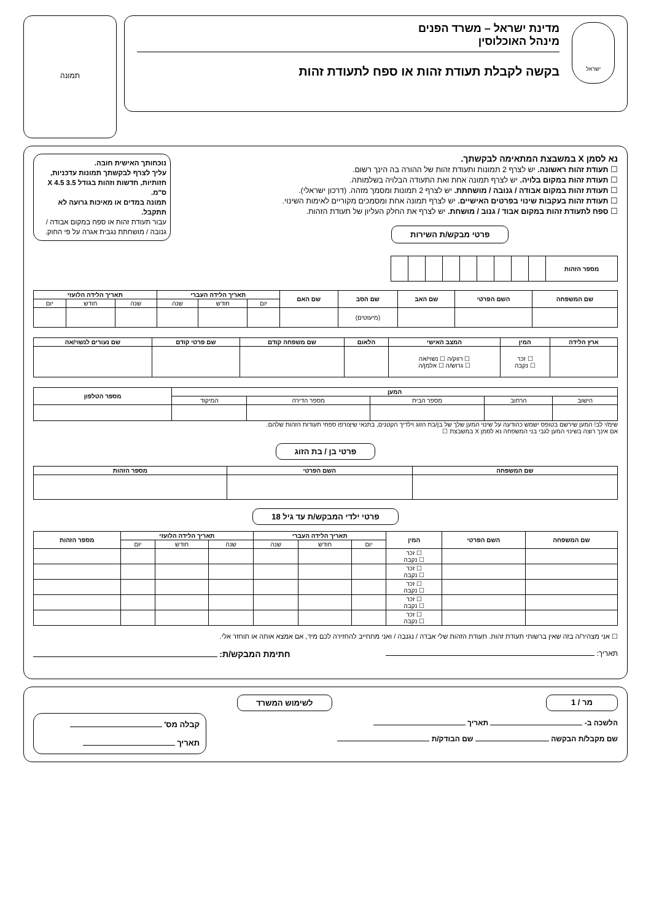ישראל
מדינת ישראל – משרד הפנים
מינהל האוכלוסין
בקשה לקבלת תעודת זהות או ספח לתעודת זהות
תמונה
נא לסמן X במשבצת המתאימה לבקשתך.
☐ תעודת זהות ראשונה. יש לצרף 2 תמונות ותעודת זהות של ההורה בה הינך רשום.
☐ תעודת זהות במקום בלויה. יש לצרף תמונה אחת ואת התעודה הבלויה בשלמותה.
☐ תעודת זהות במקום אבודה / גנובה / מושחתת. יש לצרף 2 תמונות ומסמך מזהה. (דרכון ישראלי).
☐ תעודת זהות בעקבות שינוי בפרטים האישיים. יש לצרף תמונה אחת ומסמכים מקוריים לאימות השינוי.
☐ ספח לתעודת זהות במקום אבוד / גנוב / מושחת. יש לצרף את החלק העליון של תעודת הזהות.
פרטי מבקש/ת השירות
נוכחותך האישית חובה.
עליך לצרף לבקשתך תמונות עדכניות, חזותיות, חדשות וזהות בגודל 3.5 X 4.5 ס"מ.
תמונה במדים או מאיכות גרועה לא תתקבל.
עבור תעודת זהות או ספח במקום אבודה / גנובה / מושחתת נגבית אגרה על פי החוק.
| מספר הזהות | | | | | | | | | |
| שם המשפחה | השם הפרטי | שם האב | שם הסב | שם האם | תאריך הלידה העברי | | | תאריך הלידה הלועזי | | |
| --- | --- | --- | --- | --- | --- | --- | --- | --- | --- | --- |
| | | | | | יום | חודש | שנה | שנה | חודש | יום |
| | | | (מיעוטים) | | | | | | | |
| ארץ הלידה | המין | המצב האישי | הלאום | שם משפחה קודם | שם פרטי קודם | שם נעורים לנשוי/אה |
| --- | --- | --- | --- | --- | --- | --- |
| | ☐ זכר ☐ נקבה | ☐ רווק/ה ☐ נשוי/אה ☐ גרוש/ה ☐ אלמן/ה | | | | |
| המען | | | | | מספר הטלפון |
| --- | --- | --- | --- | --- | --- |
| הישוב | הרחוב | מספר הבית | מספר הדירה | המיקוד | |
שימ/י לב! המען שירשם בטופס ישמש כהודעה על שינוי המען שלך של בן/בת הזוג וילדיך הקטנים, בתנאי שיצורפו ספחי תעודות הזהות שלהם.
אם אינך רוצה בשינוי המען לגבי בני המשפחה נא לסמן X במשבצת ☐
פרטי בן / בת הזוג
| שם המשפחה | השם הפרטי | מספר הזהות |
| --- | --- | --- |
פרטי ילדי המבקש/ת עד גיל 18
| שם המשפחה | השם הפרטי | המין | תאריך הלידה העברי | | | תאריך הלידה הלועזי | | | מספר הזהות |
| --- | --- | --- | --- | --- | --- | --- | --- | --- | --- |
| | | | יום | חודש | שנה | שנה | חודש | יום | |
| | | ☐ זכר ☐ נקבה | | | | | | | |
| | | ☐ זכר ☐ נקבה | | | | | | | |
| | | ☐ זכר ☐ נקבה | | | | | | | |
| | | ☐ זכר ☐ נקבה | | | | | | | |
| | | ☐ זכר ☐ נקבה | | | | | | | |
☐ אני מצהיר/ה בזה שאין ברשותי תעודת זהות. תעודת הזהות שלי אבדה / נגנבה / ואני מתחייב להחזירה לכם מיד, אם אמצא אותה או תוחזר אלי.
תאריך: חתימת המבקש/ת:
מר / 1 לשימוש המשרד
הלשכה ב- תאריך
שם מקבל/ת הבקשה שם הבודק/ת
קבלה מס'
תאריך